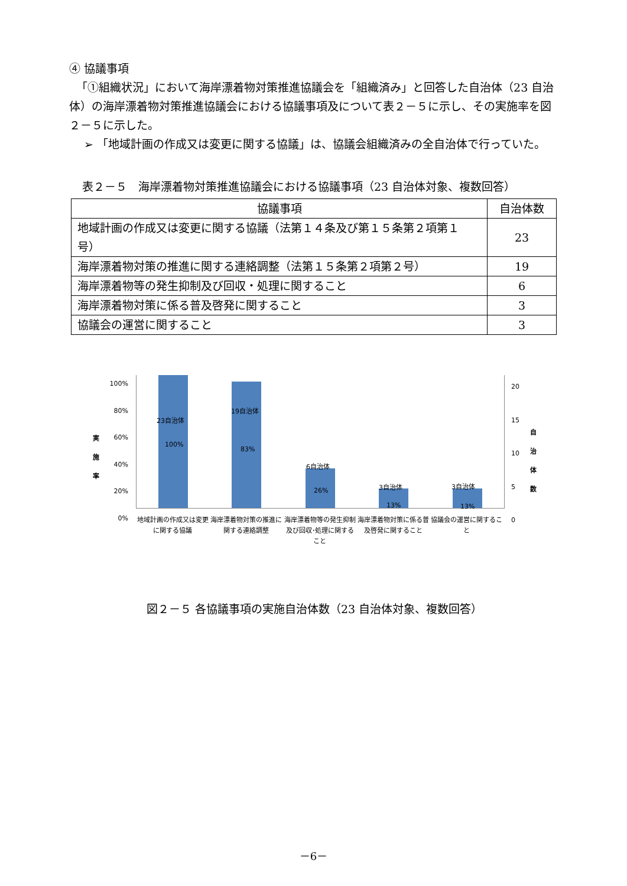④ 協議事項
「①組織状況」において海岸漂着物対策推進協議会を「組織済み」と回答した自治体（23 自治体）の海岸漂着物対策推進協議会における協議事項及について表２－５に示し、その実施率を図２－５に示した。
➢ 「地域計画の作成又は変更に関する協議」は、協議会組織済みの全自治体で行っていた。
表２－５　海岸漂着物対策推進協議会における協議事項（23 自治体対象、複数回答）
| 協議事項 | 自治体数 |
| --- | --- |
| 地域計画の作成又は変更に関する協議（法第１４条及び第１５条第２項第１号） | 23 |
| 海岸漂着物対策の推進に関する連絡調整（法第１５条第２項第２号） | 19 |
| 海岸漂着物等の発生抑制及び回収・処理に関すること | 6 |
| 海岸漂着物対策に係る普及啓発に関すること | 3 |
| 協議会の運営に関すること | 3 |
実施率
100%
80%
60%
40%
20%
0%
23自治体
100%
19自治体
83%
6自治体
26% 3自治体
13%
3自治体
13%
20
15
10
5
0
自治体数
地域計画の作成又は変更に関する協議 海岸漂着物対策の推進に関する連絡調整 海岸漂着物等の発生抑制及び回収･処理に関すること
海岸漂着物対策に係る普及啓発に関すること
協議会の運営に関すること
図２－５ 各協議事項の実施自治体数（23 自治体対象、複数回答）
－6－